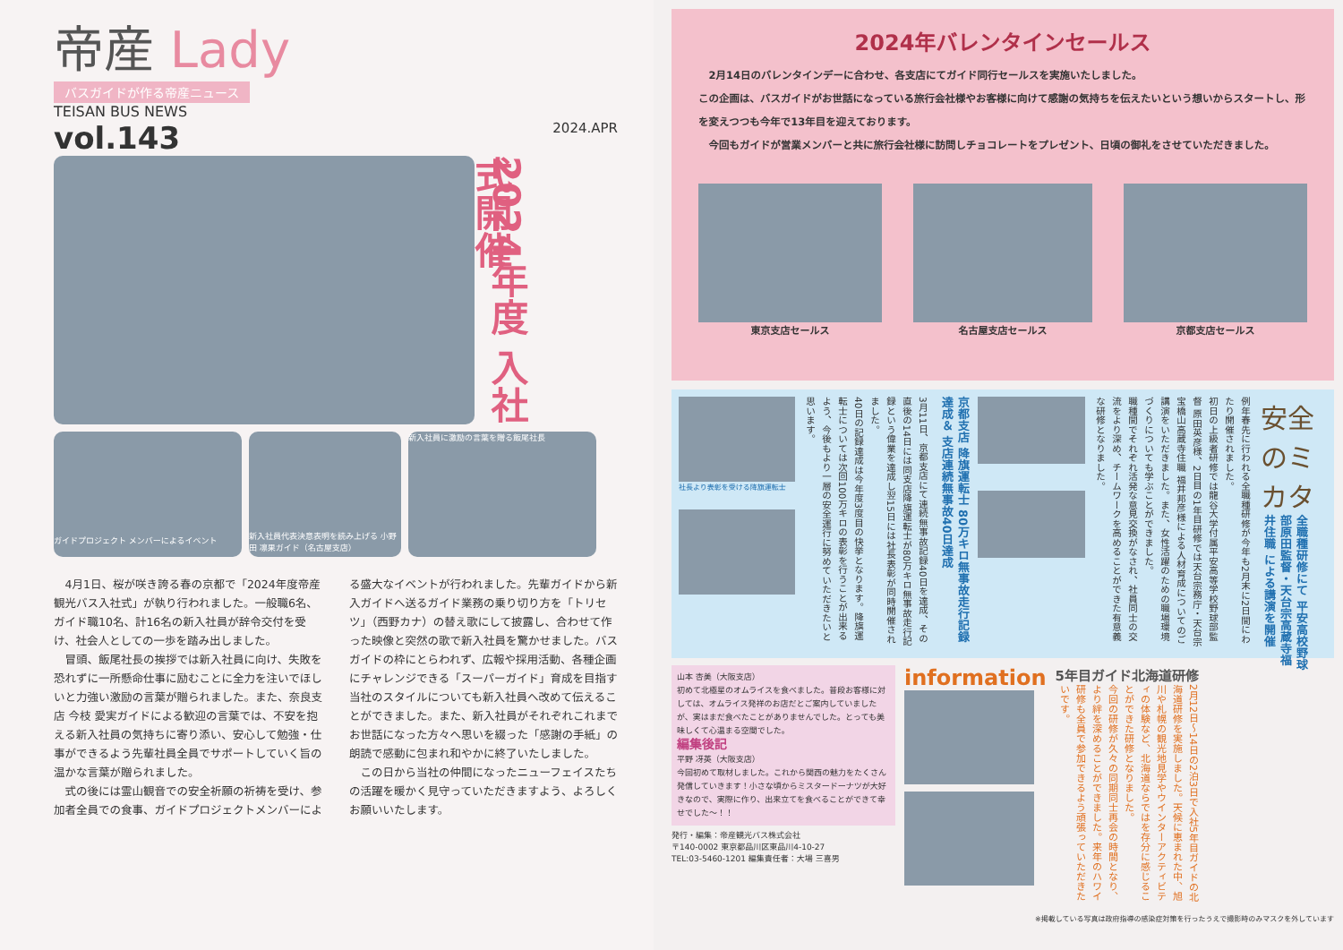帝産 Lady
バスガイドが作る帝産ニュース
TEISAN BUS NEWS
vol.143 2024.APR
2024年度 入社式開催
ガイドプロジェクト メンバーによるイベント
新入社員代表決意表明を読み上げる 小野田 凛果ガイド（名古屋支店）
新入社員に激励の言葉を贈る飯尾社長
　4月1日、桜が咲き誇る春の京都で「2024年度帝産観光バス入社式」が執り行われました。一般職6名、ガイド職10名、計16名の新入社員が辞令交付を受け、社会人としての一歩を踏み出しました。
　冒頭、飯尾社長の挨拶では新入社員に向け、失敗を恐れずに一所懸命仕事に励むことに全力を注いでほしいと力強い激励の言葉が贈られました。また、奈良支店 今枝 愛実ガイドによる歓迎の言葉では、不安を抱える新入社員の気持ちに寄り添い、安心して勉強・仕事ができるよう先輩社員全員でサポートしていく旨の温かな言葉が贈られました。
　式の後には霊山観音での安全祈願の祈祷を受け、参加者全員での食事、ガイドプロジェクトメンバーによる盛大なイベントが行われました。先輩ガイドから新入ガイドへ送るガイド業務の乗り切り方を「トリセツ」（西野カナ）の替え歌にして披露し、合わせて作った映像と突然の歌で新入社員を驚かせました。バスガイドの枠にとらわれず、広報や採用活動、各種企画にチャレンジできる「スーパーガイド」育成を目指す当社のスタイルについても新入社員へ改めて伝えることができました。また、新入社員がそれぞれこれまでお世話になった方々へ思いを綴った「感謝の手紙」の朗読で感動に包まれ和やかに終了いたしました。
　この日から当社の仲間になったニューフェイスたちの活躍を暖かく見守っていただきますよう、よろしくお願いいたします。
2024年バレンタインセールス
　2月14日のバレンタインデーに合わせ、各支店にてガイド同行セールスを実施いたしました。
この企画は、バスガイドがお世話になっている旅行会社様やお客様に向けて感謝の気持ちを伝えたいという想いからスタートし、形を変えつつも今年で13年目を迎えております。
　今回もガイドが営業メンバーと共に旅行会社様に訪問しチョコレートをプレゼント、日頃の御礼をさせていただきました。
東京支店セールス 名古屋支店セールス 京都支店セールス
社長より表彰を受ける降旗運転士
3月11日、京都支店にて連続無事故記録40日を達成、その直後の14日には同支店降旗運転士が80万キロ無事故走行記録という偉業を達成し翌15日には社長表彰が同時開催されました。
40日の記録達成は今年度3度目の快挙となります。降旗運転士については次回100万キロの表彰を行うことが出来るよう、今後もより一層の安全運行に努めていただきたいと思います。
京都支店 降旗運転士 80万キロ無事故走行記録達成＆ 支店連続無事故40日達成
例年春先に行われる全職種研修が今年も2月末に2日間にわたり開催されました。
初日の上級者研修では龍谷大学付属平安高等学校野球部監督 原田英彦様、2日目の1年目研修では天台宗務庁・天台宗宝橋山高蔵寺住職 福井邦彦様による人材育成についてのご講演をいただきました。また、女性活躍のための職場環境づくりについても学ぶことができました。
職種間でそれぞれ活発な意見交換がなされ、社員同士の交流をより深め、チームワークを高めることができた有意義な研修となりました。
安全のミカタ
全職種研修にて 平安高校野球部原田監督・天台宗高蔵寺福井住職 による講演を開催
山本 杏美（大阪支店）
初めて北極星のオムライスを食べました。普段お客様に対しては、オムライス発祥のお店だとご案内していましたが、実はまだ食べたことがありませんでした。とっても美味しくて心温まる空間でした。
編集後記
平野 冴英（大阪支店）
今回初めて取材しました。これから関西の魅力をたくさん発信していきます！小さな頃からミスタードーナツが大好きなので、実際に作り、出来立てを食べることができて幸せでした～！！
発行・編集：帝産観光バス株式会社
〒140-0002 東京都品川区東品川4-10-27
TEL:03-5460-1201 編集責任者：大場 三喜男
information
5年目ガイド北海道研修
2月12日～14日の2泊3日で入社5年目ガイドの北海道研修を実施しました。天候に恵まれた中、旭川や札幌の観光地見学やウインターアクティビティの体験など、北海道ならではを存分に感じることができた研修となりました。
今回の研修が久々の同期同士再会の時間となり、より絆を深めることができました。来年のハワイ研修も全員で参加できるよう頑張っていただきたいです。
※掲載している写真は政府指導の感染症対策を行ったうえで撮影時のみマスクを外しています